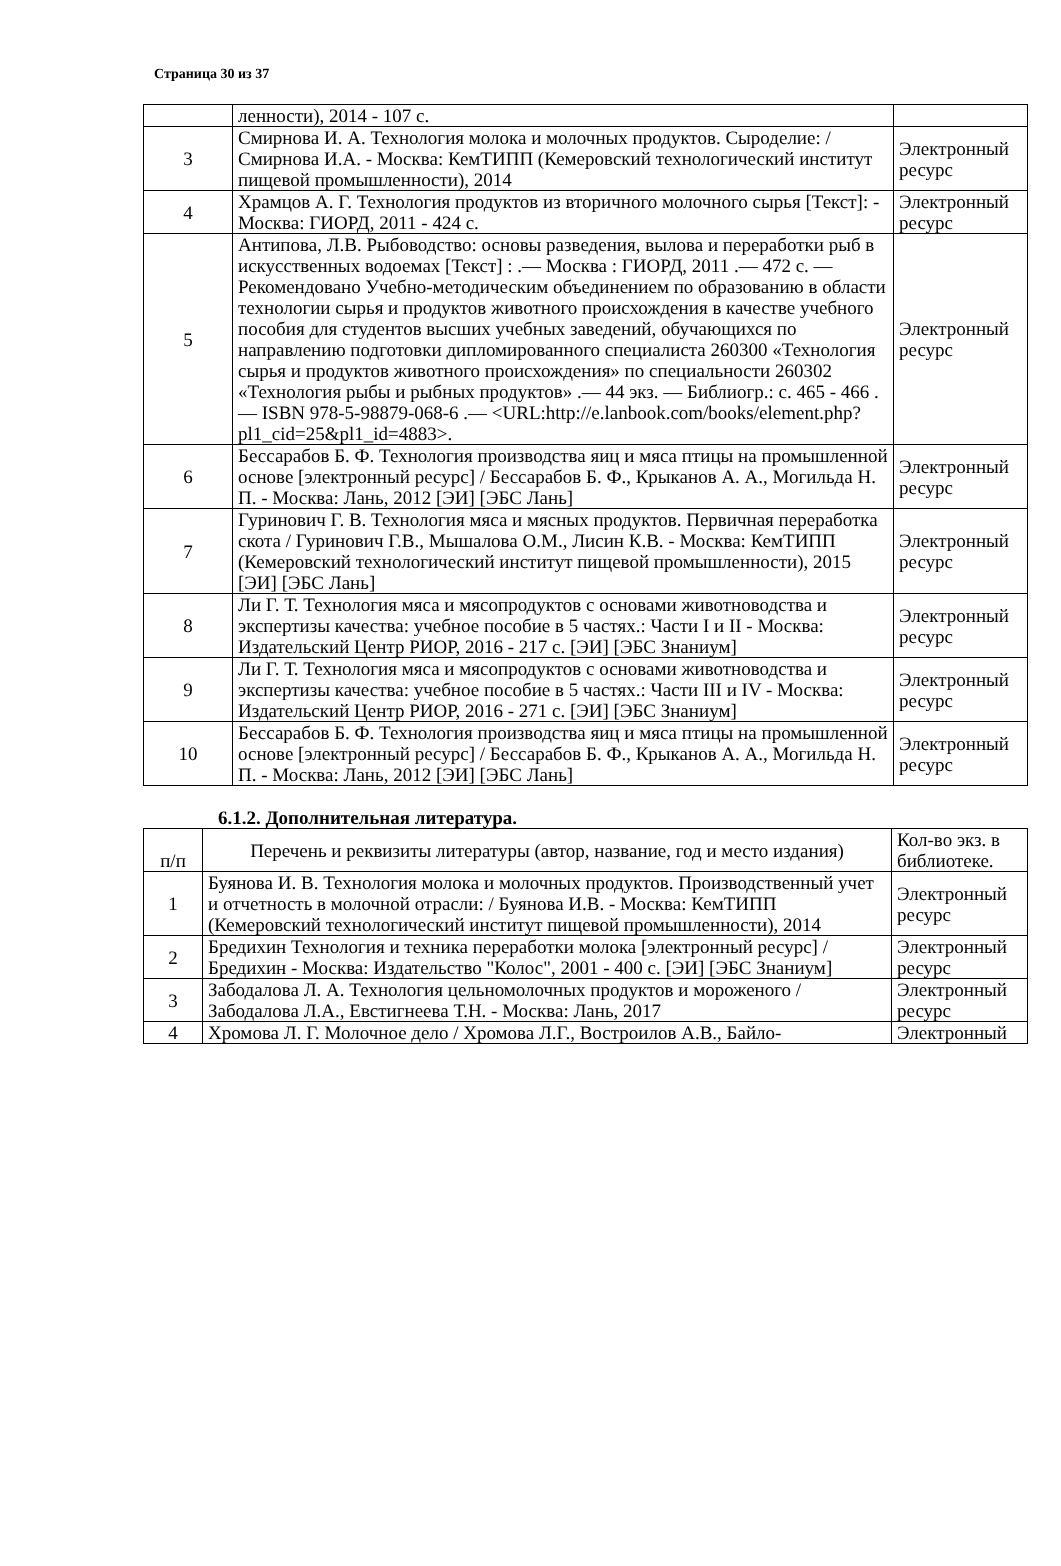Страница 30 из 37
| | ленности), 2014 - 107 с. | |
| 3 | Смирнова И. А. Технология молока и молочных продуктов. Сыроделие: / Смирнова И.А. - Москва: КемТИПП (Кемеровский технологический институт пищевой промышленности), 2014 | Электронный ресурс |
| 4 | Храмцов А. Г. Технология продуктов из вторичного молочного сырья [Текст]: - Москва: ГИОРД, 2011 - 424 с. | Электронный ресурс |
| 5 | Антипова, Л.В. Рыбоводство: основы разведения, вылова и переработки рыб в искусственных водоемах [Текст] : .— Москва : ГИОРД, 2011 .— 472 с. — Рекомендовано Учебно-методическим объединением по образованию в области технологии сырья и продуктов животного происхождения в качестве учебного пособия для студентов высших учебных заведений, обучающихся по направлению подготовки дипломированного специалиста 260300 «Технология сырья и продуктов животного происхождения» по специальности 260302 «Технология рыбы и рыбных продуктов» .— 44 экз. — Библиогр.: с. 465 - 466 .— ISBN 978-5-98879-068-6 .— <URL:http://e.lanbook.com/books/element.php?pl1_cid=25&pl1_id=4883>. | Электронный ресурс |
| 6 | Бессарабов Б. Ф. Технология производства яиц и мяса птицы на промышленной основе [электронный ресурс] / Бессарабов Б. Ф., Крыканов А. А., Могильда Н. П. - Москва: Лань, 2012 [ЭИ] [ЭБС Лань] | Электронный ресурс |
| 7 | Гуринович Г. В. Технология мяса и мясных продуктов. Первичная переработка скота / Гуринович Г.В., Мышалова О.М., Лисин К.В. - Москва: КемТИПП (Кемеровский технологический институт пищевой промышленности), 2015 [ЭИ] [ЭБС Лань] | Электронный ресурс |
| 8 | Ли Г. Т. Технология мяса и мясопродуктов с основами животноводства и экспертизы качества: учебное пособие в 5 частях.: Части I и II - Москва: Издательский Центр РИОР, 2016 - 217 с. [ЭИ] [ЭБС Знаниум] | Электронный ресурс |
| 9 | Ли Г. Т. Технология мяса и мясопродуктов с основами животноводства и экспертизы качества: учебное пособие в 5 частях.: Части III и IV - Москва: Издательский Центр РИОР, 2016 - 271 с. [ЭИ] [ЭБС Знаниум] | Электронный ресурс |
| 10 | Бессарабов Б. Ф. Технология производства яиц и мяса птицы на промышленной основе [электронный ресурс] / Бессарабов Б. Ф., Крыканов А. А., Могильда Н. П. - Москва: Лань, 2012 [ЭИ] [ЭБС Лань] | Электронный ресурс |
6.1.2. Дополнительная литература.
| п/п | Перечень и реквизиты литературы (автор, название, год и место издания) | Кол-во экз. в библиотеке. |
| 1 | Буянова И. В. Технология молока и молочных продуктов. Производственный учет и отчетность в молочной отрасли: / Буянова И.В. - Москва: КемТИПП (Кемеровский технологический институт пищевой промышленности), 2014 | Электронный ресурс |
| 2 | Бредихин Технология и техника переработки молока [электронный ресурс] / Бредихин - Москва: Издательство "Колос", 2001 - 400 с. [ЭИ] [ЭБС Знаниум] | Электронный ресурс |
| 3 | Забодалова Л. А. Технология цельномолочных продуктов и мороженого / Забодалова Л.А., Евстигнеева Т.Н. - Москва: Лань, 2017 | Электронный ресурс |
| 4 | Хромова Л. Г. Молочное дело / Хромова Л.Г., Востроилов А.В., Байло- | Электронный |